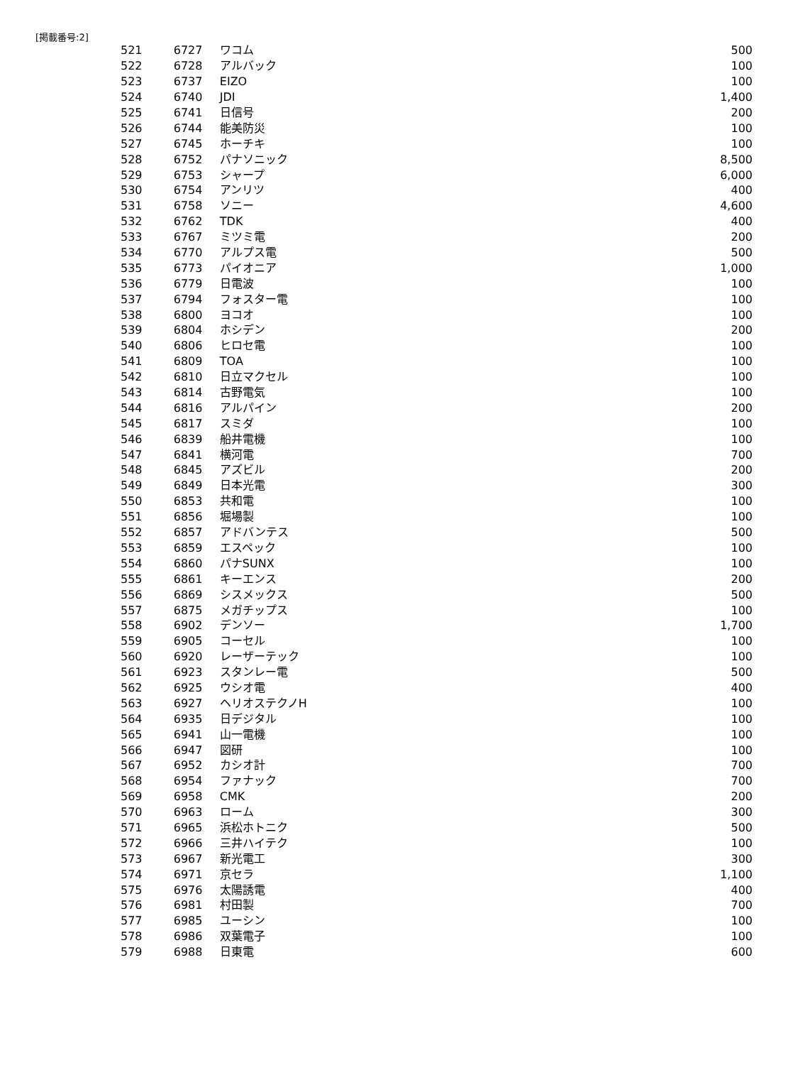[掲載番号:2]
| 521 | 6727 | ワコム | 500 |
| 522 | 6728 | アルバック | 100 |
| 523 | 6737 | EIZO | 100 |
| 524 | 6740 | JDI | 1,400 |
| 525 | 6741 | 日信号 | 200 |
| 526 | 6744 | 能美防災 | 100 |
| 527 | 6745 | ホーチキ | 100 |
| 528 | 6752 | パナソニック | 8,500 |
| 529 | 6753 | シャープ | 6,000 |
| 530 | 6754 | アンリツ | 400 |
| 531 | 6758 | ソニー | 4,600 |
| 532 | 6762 | TDK | 400 |
| 533 | 6767 | ミツミ電 | 200 |
| 534 | 6770 | アルプス電 | 500 |
| 535 | 6773 | パイオニア | 1,000 |
| 536 | 6779 | 日電波 | 100 |
| 537 | 6794 | フォスター電 | 100 |
| 538 | 6800 | ヨコオ | 100 |
| 539 | 6804 | ホシデン | 200 |
| 540 | 6806 | ヒロセ電 | 100 |
| 541 | 6809 | TOA | 100 |
| 542 | 6810 | 日立マクセル | 100 |
| 543 | 6814 | 古野電気 | 100 |
| 544 | 6816 | アルパイン | 200 |
| 545 | 6817 | スミダ | 100 |
| 546 | 6839 | 船井電機 | 100 |
| 547 | 6841 | 横河電 | 700 |
| 548 | 6845 | アズビル | 200 |
| 549 | 6849 | 日本光電 | 300 |
| 550 | 6853 | 共和電 | 100 |
| 551 | 6856 | 堀場製 | 100 |
| 552 | 6857 | アドバンテス | 500 |
| 553 | 6859 | エスペック | 100 |
| 554 | 6860 | パナSUNX | 100 |
| 555 | 6861 | キーエンス | 200 |
| 556 | 6869 | シスメックス | 500 |
| 557 | 6875 | メガチップス | 100 |
| 558 | 6902 | デンソー | 1,700 |
| 559 | 6905 | コーセル | 100 |
| 560 | 6920 | レーザーテック | 100 |
| 561 | 6923 | スタンレー電 | 500 |
| 562 | 6925 | ウシオ電 | 400 |
| 563 | 6927 | ヘリオステクノH | 100 |
| 564 | 6935 | 日デジタル | 100 |
| 565 | 6941 | 山一電機 | 100 |
| 566 | 6947 | 図研 | 100 |
| 567 | 6952 | カシオ計 | 700 |
| 568 | 6954 | ファナック | 700 |
| 569 | 6958 | CMK | 200 |
| 570 | 6963 | ローム | 300 |
| 571 | 6965 | 浜松ホトニク | 500 |
| 572 | 6966 | 三井ハイテク | 100 |
| 573 | 6967 | 新光電工 | 300 |
| 574 | 6971 | 京セラ | 1,100 |
| 575 | 6976 | 太陽誘電 | 400 |
| 576 | 6981 | 村田製 | 700 |
| 577 | 6985 | ユーシン | 100 |
| 578 | 6986 | 双葉電子 | 100 |
| 579 | 6988 | 日東電 | 600 |